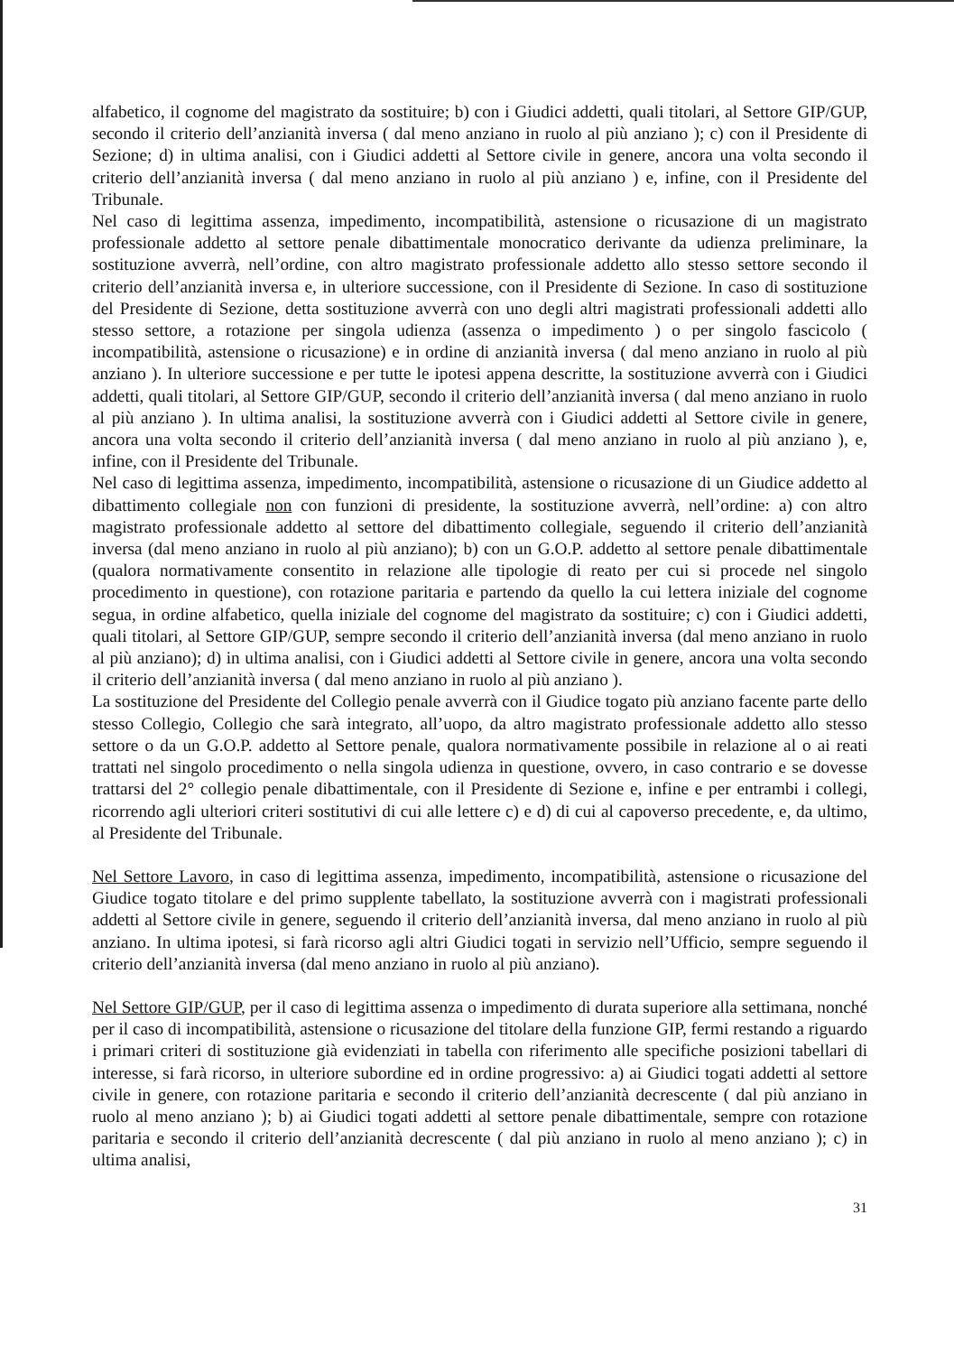alfabetico, il cognome del magistrato da sostituire; b) con i Giudici addetti, quali titolari, al Settore GIP/GUP, secondo il criterio dell’anzianità inversa ( dal meno anziano in ruolo al più anziano ); c) con il Presidente di Sezione; d) in ultima analisi, con i Giudici addetti al Settore civile in genere, ancora una volta secondo il criterio dell’anzianità inversa ( dal meno anziano in ruolo al più anziano ) e, infine, con il Presidente del Tribunale.
Nel caso di legittima assenza, impedimento, incompatibilità, astensione o ricusazione di un magistrato professionale addetto al settore penale dibattimentale monocratico derivante da udienza preliminare, la sostituzione avverrà, nell’ordine, con altro magistrato professionale addetto allo stesso settore secondo il criterio dell’anzianità inversa e, in ulteriore successione, con il Presidente di Sezione. In caso di sostituzione del Presidente di Sezione, detta sostituzione avverrà con uno degli altri magistrati professionali addetti allo stesso settore, a rotazione per singola udienza (assenza o impedimento ) o per singolo fascicolo ( incompatibilità, astensione o ricusazione) e in ordine di anzianità inversa ( dal meno anziano in ruolo al più anziano ). In ulteriore successione e per tutte le ipotesi appena descritte, la sostituzione avverrà con i Giudici addetti, quali titolari, al Settore GIP/GUP, secondo il criterio dell’anzianità inversa ( dal meno anziano in ruolo al più anziano ). In ultima analisi, la sostituzione avverrà con i Giudici addetti al Settore civile in genere, ancora una volta secondo il criterio dell’anzianità inversa ( dal meno anziano in ruolo al più anziano ), e, infine, con il Presidente del Tribunale.
Nel caso di legittima assenza, impedimento, incompatibilità, astensione o ricusazione di un Giudice addetto al dibattimento collegiale non con funzioni di presidente, la sostituzione avverrà, nell’ordine: a) con altro magistrato professionale addetto al settore del dibattimento collegiale, seguendo il criterio dell’anzianità inversa (dal meno anziano in ruolo al più anziano); b) con un G.O.P. addetto al settore penale dibattimentale (qualora normativamente consentito in relazione alle tipologie di reato per cui si procede nel singolo procedimento in questione), con rotazione paritaria e partendo da quello la cui lettera iniziale del cognome segua, in ordine alfabetico, quella iniziale del cognome del magistrato da sostituire; c) con i Giudici addetti, quali titolari, al Settore GIP/GUP, sempre secondo il criterio dell’anzianità inversa (dal meno anziano in ruolo al più anziano); d) in ultima analisi, con i Giudici addetti al Settore civile in genere, ancora una volta secondo il criterio dell’anzianità inversa ( dal meno anziano in ruolo al più anziano ).
La sostituzione del Presidente del Collegio penale avverrà con il Giudice togato più anziano facente parte dello stesso Collegio, Collegio che sarà integrato, all’uopo, da altro magistrato professionale addetto allo stesso settore o da un G.O.P. addetto al Settore penale, qualora normativamente possibile in relazione al o ai reati trattati nel singolo procedimento o nella singola udienza in questione, ovvero, in caso contrario e se dovesse trattarsi del 2° collegio penale dibattimentale, con il Presidente di Sezione e, infine e per entrambi i collegi, ricorrendo agli ulteriori criteri sostitutivi di cui alle lettere c) e d) di cui al capoverso precedente, e, da ultimo, al Presidente del Tribunale.
Nel Settore Lavoro, in caso di legittima assenza, impedimento, incompatibilità, astensione o ricusazione del Giudice togato titolare e del primo supplente tabellato, la sostituzione avverrà con i magistrati professionali addetti al Settore civile in genere, seguendo il criterio dell’anzianità inversa, dal meno anziano in ruolo al più anziano. In ultima ipotesi, si farà ricorso agli altri Giudici togati in servizio nell’Ufficio, sempre seguendo il criterio dell’anzianità inversa (dal meno anziano in ruolo al più anziano).
Nel Settore GIP/GUP, per il caso di legittima assenza o impedimento di durata superiore alla settimana, nonché per il caso di incompatibilità, astensione o ricusazione del titolare della funzione GIP, fermi restando a riguardo i primari criteri di sostituzione già evidenziati in tabella con riferimento alle specifiche posizioni tabellari di interesse, si farà ricorso, in ulteriore subordine ed in ordine progressivo: a) ai Giudici togati addetti al settore civile in genere, con rotazione paritaria e secondo il criterio dell’anzianità decrescente ( dal più anziano in ruolo al meno anziano ); b) ai Giudici togati addetti al settore penale dibattimentale, sempre con rotazione paritaria e secondo il criterio dell’anzianità decrescente ( dal più anziano in ruolo al meno anziano ); c) in ultima analisi,
31